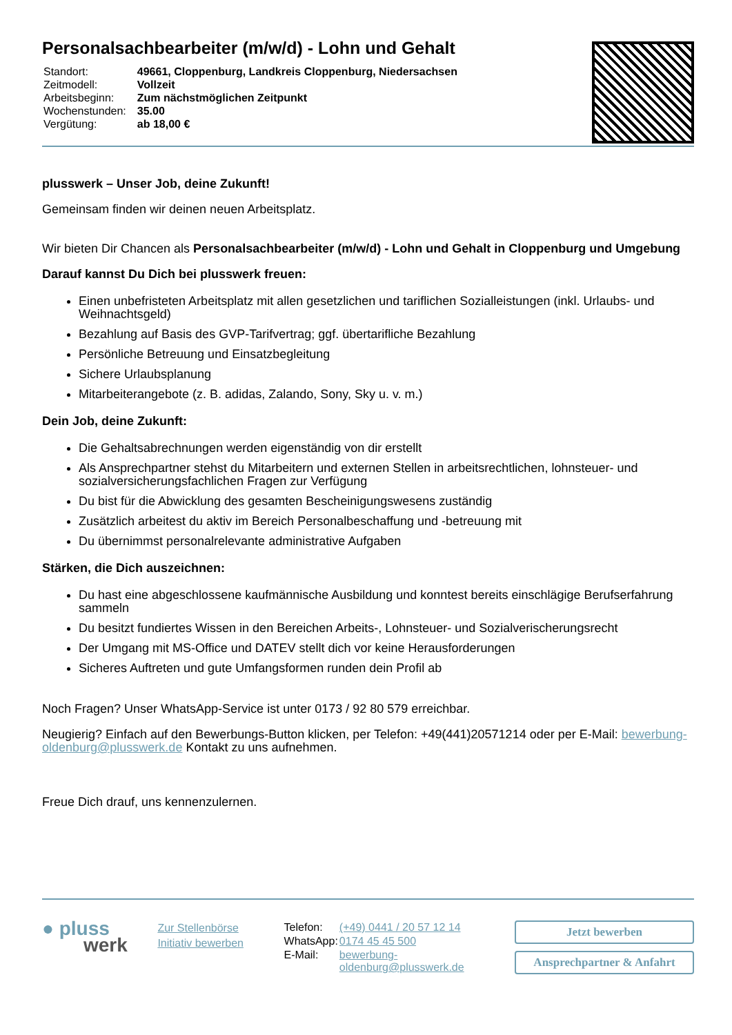Personalsachbearbeiter (m/w/d) - Lohn und Gehalt
| Standort: | 49661, Cloppenburg, Landkreis Cloppenburg, Niedersachsen |
| Zeitmodell: | Vollzeit |
| Arbeitsbeginn: | Zum nächstmöglichen Zeitpunkt |
| Wochenstunden: | 35.00 |
| Vergütung: | ab 18,00 € |
plusswerk – Unser Job, deine Zukunft!
Gemeinsam finden wir deinen neuen Arbeitsplatz.
Wir bieten Dir Chancen als Personalsachbearbeiter (m/w/d) - Lohn und Gehalt in Cloppenburg und Umgebung
Darauf kannst Du Dich bei plusswerk freuen:
Einen unbefristeten Arbeitsplatz mit allen gesetzlichen und tariflichen Sozialleistungen (inkl. Urlaubs- und Weihnachtsgeld)
Bezahlung auf Basis des GVP-Tarifvertrag; ggf. übertarifliche Bezahlung
Persönliche Betreuung und Einsatzbegleitung
Sichere Urlaubsplanung
Mitarbeiterangebote (z. B. adidas, Zalando, Sony, Sky u. v. m.)
Dein Job, deine Zukunft:
Die Gehaltsabrechnungen werden eigenständig von dir erstellt
Als Ansprechpartner stehst du Mitarbeitern und externen Stellen in arbeitsrechtlichen, lohnsteuer- und sozialversicherungsfachlichen Fragen zur Verfügung
Du bist für die Abwicklung des gesamten Bescheinigungswesens zuständig
Zusätzlich arbeitest du aktiv im Bereich Personalbeschaffung und -betreuung mit
Du übernimmst personalrelevante administrative Aufgaben
Stärken, die Dich auszeichnen:
Du hast eine abgeschlossene kaufmännische Ausbildung und konntest bereits einschlägige Berufserfahrung sammeln
Du besitzt fundiertes Wissen in den Bereichen Arbeits-, Lohnsteuer- und Sozialverischerungsrecht
Der Umgang mit MS-Office und DATEV stellt dich vor keine Herausforderungen
Sicheres Auftreten und gute Umfangsformen runden dein Profil ab
Noch Fragen? Unser WhatsApp-Service ist unter 0173 / 92 80 579 erreichbar.
Neugierig? Einfach auf den Bewerbungs-Button klicken, per Telefon: +49(441)20571214 oder per E-Mail: bewerbung-oldenburg@plusswerk.de Kontakt zu uns aufnehmen.
Freue Dich drauf, uns kennenzulernen.
● pluss
werk
Zur Stellenbörse
Initiativ bewerben
| Telefon: | (+49) 0441 / 20 57 12 14 |
| WhatsApp: | 0174 45 45 500 |
| E-Mail: | bewerbung-oldenburg@plusswerk.de |
Jetzt bewerben
Ansprechpartner & Anfahrt